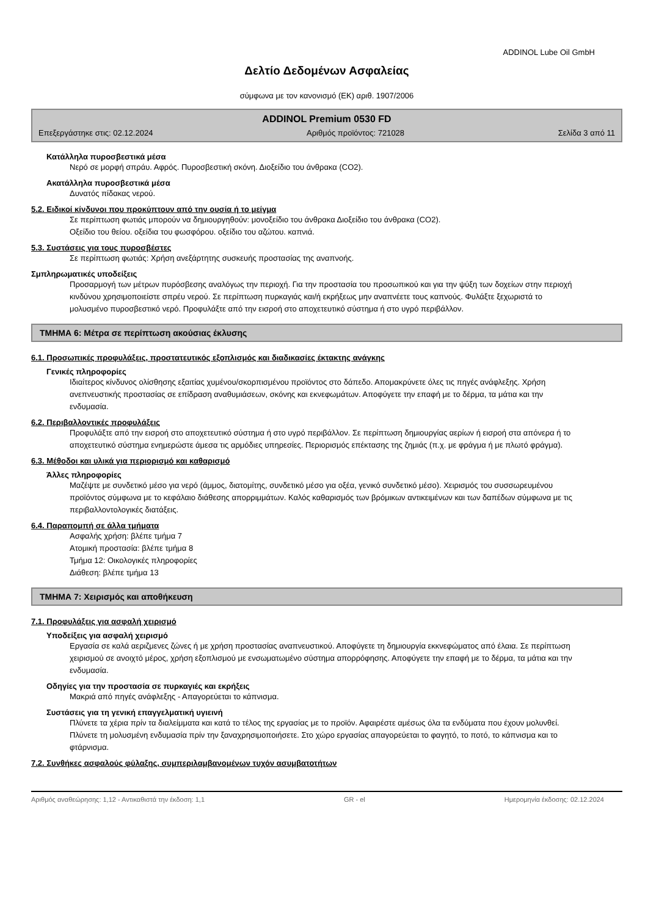ADDINOL Lube Oil GmbH
Δελτίο Δεδομένων Ασφαλείας
σύμφωνα με τον κανονισμό (ΕΚ) αριθ. 1907/2006
ADDINOL Premium 0530 FD
Επεξεργάστηκε στις: 02.12.2024 Αριθμός προϊόντος: 721028 Σελίδα 3 από 11
Κατάλληλα πυροσβεστικά μέσα
Νερό σε μορφή σπράυ. Αφρός. Πυροσβεστική σκόνη. Διοξείδιο του άνθρακα (CO2).
Ακατάλληλα πυροσβεστικά μέσα
Δυνατός πίδακας νερού.
5.2. Ειδικοί κίνδυνοι που προκύπτουν από την ουσία ή το μείγμα
Σε περίπτωση φωτιάς μπορούν να δημιουργηθούν: μονοξείδιο του άνθρακα Διοξείδιο του άνθρακα (CO2).
Οξείδιο του θείου. οξείδια του φωσφόρου. οξείδιο του αζώτου. καπνιά.
5.3. Συστάσεις για τους πυροσβέστες
Σε περίπτωση φωτιάς: Χρήση ανεξάρτητης συσκευής προστασίας της αναπνοής.
Σμπληρωματικές υποδείξεις
Προσαρμογή των μέτρων πυρόσβεσης αναλόγως την περιοχή. Για την προστασία του προσωπικού και για την ψύξη των δοχείων στην περιοχή κινδύνου χρησιμοποιείστε σπρέυ νερού. Σε περίπτωση πυρκαγιάς και/ή εκρήξεως μην αναπνέετε τους καπνούς. Φυλάξτε ξεχωριστά το μολυσμένο πυροσβεστικό νερό. Προφυλάξτε από την εισροή στο αποχετευτικό σύστημα ή στο υγρό περιβάλλον.
ΤΜΗΜΑ 6: Μέτρα σε περίπτωση ακούσιας έκλυσης
6.1. Προσωπικές προφυλάξεις, προστατευτικός εξοπλισμός και διαδικασίες έκτακτης ανάγκης
Γενικές πληροφορίες
Ιδιαίτερος κίνδυνος ολίσθησης εξαιτίας χυμένου/σκορπισμένου προϊόντος στο δάπεδο. Απομακρύνετε όλες τις πηγές ανάφλεξης. Χρήση ανεπνευστικής προστασίας σε επίδραση αναθυμιάσεων, σκόνης και εκνεφωμάτων. Αποφύγετε την επαφή με το δέρμα, τα μάτια και την ενδυμασία.
6.2. Περιβαλλοντικές προφυλάξεις
Προφυλάξτε από την εισροή στο αποχετευτικό σύστημα ή στο υγρό περιβάλλον. Σε περίπτωση δημιουργίας αερίων ή εισροή στα απόνερα ή το αποχετευτικό σύστημα ενημερώστε άμεσα τις αρμόδιες υπηρεσίες. Περιορισμός επέκτασης της ζημιάς (π.χ. με φράγμα ή με πλωτό φράγμα).
6.3. Μέθοδοι και υλικά για περιορισμό και καθαρισμό
Άλλες πληροφορίες
Μαζέψτε με συνδετικό μέσο για νερό (άμμος, διατομίτης, συνδετικό μέσο για οξέα, γενικό συνδετικό μέσο). Χειρισμός του συσσωρευμένου προϊόντος σύμφωνα με το κεφάλαιο διάθεσης απορριμμάτων. Καλός καθαρισμός των βρόμικων αντικειμένων και των δαπέδων σύμφωνα με τις περιβαλλοντολογικές διατάξεις.
6.4. Παραπομπή σε άλλα τμήματα
Ασφαλής χρήση: βλέπε τμήμα 7
Ατομική προστασία: βλέπε τμήμα 8
Τμήμα 12: Οικολογικές πληροφορίες
Διάθεση: βλέπε τμήμα 13
ΤΜΗΜΑ 7: Χειρισμός και αποθήκευση
7.1. Προφυλάξεις για ασφαλή χειρισμό
Υποδείξεις για ασφαλή χειρισμό
Εργασία σε καλά αεριζμενες ζώνες ή με χρήση προστασίας αναπνευστικού. Αποφύγετε τη δημιουργία εκκνεφώματος από έλαια. Σε περίπτωση χειρισμού σε ανοιχτό μέρος, χρήση εξοπλισμού με ενσωματωμένο σύστημα απορρόφησης. Αποφύγετε την επαφή με το δέρμα, τα μάτια και την ενδυμασία.
Οδηγίες για την προστασία σε πυρκαγιές και εκρήξεις
Μακριά από πηγές ανάφλεξης - Απαγορεύεται το κάπνισμα.
Συστάσεις για τη γενική επαγγελματική υγιεινή
Πλύνετε τα χέρια πρίν τα διαλείμματα και κατά το τέλος της εργασίας με το προϊόν. Αφαιρέστε αμέσως όλα τα ενδύματα που έχουν μολυνθεί. Πλύνετε τη μολυσμένη ενδυμασία πρίν την ξαναχρησιμοποιήσετε. Στο χώρο εργασίας απαγορεύεται το φαγητό, το ποτό, το κάπνισμα και το φτάρνισμα.
7.2. Συνθήκες ασφαλούς φύλαξης, συμπεριλαμβανομένων τυχόν ασυμβατοτήτων
Αριθμός αναθεώρησης: 1,12 - Αντικαθιστά την έκδοση: 1,1 GR - el Ημερομηνία έκδοσης: 02.12.2024